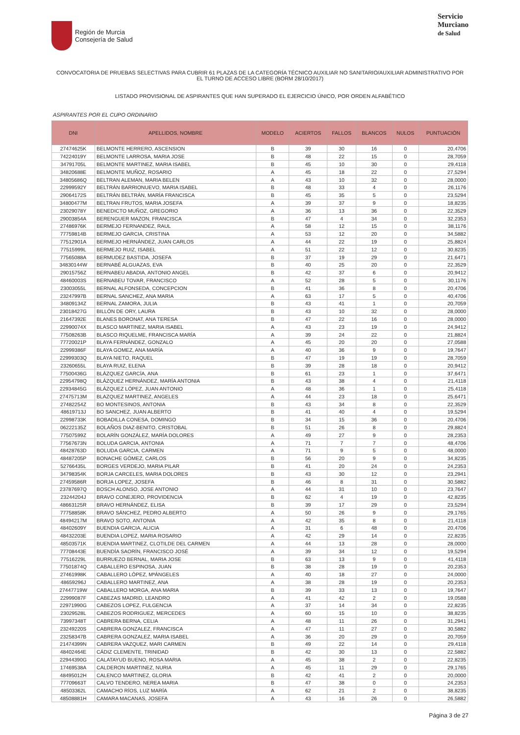Región de Murcia
Consejería de Salud
Servicio
Murciano
de Salud
CONVOCATORIA DE PRUEBAS SELECTIVAS PARA CUBRIR 61 PLAZAS DE LA CATEGORÍA TÉCNICO AUXILIAR NO SANITARIO/AUXILIAR ADMINISTRATIVO POR EL TURNO DE ACCESO LIBRE (BORM 28/10/2017)
LISTADO PROVISIONAL DE ASPIRANTES QUE HAN SUPERADO EL EJERCICIO ÚNICO, POR ORDEN ALFABÉTICO
ASPIRANTES POR EL CUPO ORDINARIO
| DNI | APELLIDOS, NOMBRE | MODELO | ACIERTOS | FALLOS | BLANCOS | NULOS | PUNTUACIÓN |
| --- | --- | --- | --- | --- | --- | --- | --- |
| 27474625K | BELMONTE HERRERO, ASCENSION | B | 39 | 30 | 16 | 0 | 20,4706 |
| 74224019Y | BELMONTE LARROSA, MARIA JOSE | B | 48 | 22 | 15 | 0 | 28,7059 |
| 34791705L | BELMONTE MARTINEZ, MARIA ISABEL | B | 45 | 10 | 30 | 0 | 29,4118 |
| 34820688E | BELMONTE MUÑOZ, ROSARIO | A | 45 | 18 | 22 | 0 | 27,5294 |
| 34805686Q | BELTRAN ALEMAN, MARIA BELEN | A | 43 | 10 | 32 | 0 | 28,0000 |
| 22999592Y | BELTRÁN BARRIONUEVO, MARIA ISABEL | B | 48 | 33 | 4 | 0 | 26,1176 |
| 29064172S | BELTRÁN BELTRÁN, MARÍA FRANCISCA | B | 45 | 35 | 5 | 0 | 23,5294 |
| 34800477M | BELTRAN FRUTOS, MARIA JOSEFA | A | 39 | 37 | 9 | 0 | 18,8235 |
| 23029078Y | BENEDICTO MUÑOZ, GREGORIO | A | 36 | 13 | 36 | 0 | 22,3529 |
| 29003854A | BERENGUER MAZON, FRANCISCA | B | 47 | 4 | 34 | 0 | 32,2353 |
| 27486976K | BERMEJO FERNANDEZ, RAUL | A | 58 | 12 | 15 | 0 | 38,1176 |
| 77759814B | BERMEJO GARCIA, CRISTINA | A | 53 | 12 | 20 | 0 | 34,5882 |
| 77512901A | BERMEJO HERNÁNDEZ, JUAN CARLOS | A | 44 | 22 | 19 | 0 | 25,8824 |
| 77515999L | BERMEJO RUIZ, ISABEL | A | 51 | 22 | 12 | 0 | 30,8235 |
| 77565088A | BERMUDEZ BASTIDA, JOSEFA | B | 37 | 19 | 29 | 0 | 21,6471 |
| 34830144W | BERNABÉ ALGUAZAS, EVA | B | 40 | 25 | 20 | 0 | 22,3529 |
| 29015756Z | BERNABEU ABADIA, ANTONIO ANGEL | B | 42 | 37 | 6 | 0 | 20,9412 |
| 48460003S | BERNABEU TOVAR, FRANCISCO | A | 52 | 28 | 5 | 0 | 30,1176 |
| 23003055L | BERNAL ALFONSEDA, CONCEPCION | B | 41 | 36 | 8 | 0 | 20,4706 |
| 23247997B | BERNAL SANCHEZ, ANA MARIA | A | 63 | 17 | 5 | 0 | 40,4706 |
| 34809134Z | BERNAL ZAMORA, JULIA | B | 43 | 41 | 1 | 0 | 20,7059 |
| 23018427G | BILLÓN DE ORY, LAURA | B | 43 | 10 | 32 | 0 | 28,0000 |
| 21647392E | BLANES BORONAT, ANA TERESA | B | 47 | 22 | 16 | 0 | 28,0000 |
| 22990074X | BLASCO MARTINEZ, MARIA ISABEL | A | 43 | 23 | 19 | 0 | 24,9412 |
| 77508263B | BLASCO RIQUELME, FRANCISCA MARÍA | A | 39 | 24 | 22 | 0 | 21,8824 |
| 77720021P | BLAYA FERNÁNDEZ, GONZALO | A | 45 | 20 | 20 | 0 | 27,0588 |
| 22999386F | BLAYA GOMEZ, ANA MARÍA | A | 40 | 36 | 9 | 0 | 19,7647 |
| 22999303Q | BLAYA NIETO, RAQUEL | B | 47 | 19 | 19 | 0 | 28,7059 |
| 23260655L | BLAYA RUIZ, ELENA | B | 39 | 28 | 18 | 0 | 20,9412 |
| 77500436G | BLÁZQUEZ GARCÍA, ANA | B | 61 | 23 | 1 | 0 | 37,6471 |
| 22954798Q | BLÁZQUEZ HERNÁNDEZ, MARÍA ANTONIA | B | 43 | 38 | 4 | 0 | 21,4118 |
| 22934845G | BLÁZQUEZ LÓPEZ, JUAN ANTONIO | A | 48 | 36 | 1 | 0 | 25,4118 |
| 27475713M | BLAZQUEZ MARTINEZ, ANGELES | A | 44 | 23 | 18 | 0 | 25,6471 |
| 27482254Z | BO MONTESINOS, ANTONIA | B | 43 | 34 | 8 | 0 | 22,3529 |
| 48619713J | BO SANCHEZ, JUAN ALBERTO | B | 41 | 40 | 4 | 0 | 19,5294 |
| 22998733K | BOBADILLA CONESA, DOMINGO | B | 34 | 15 | 36 | 0 | 20,4706 |
| 06222135Z | BOLAÑOS DIAZ-BENITO, CRISTOBAL | B | 51 | 26 | 8 | 0 | 29,8824 |
| 77507599Z | BOLARÍN GONZÁLEZ, MARÍA DOLORES | A | 49 | 27 | 9 | 0 | 28,2353 |
| 77567673N | BOLUDA GARCIA, ANTONIA | A | 71 | 7 | 7 | 0 | 48,4706 |
| 48428763D | BOLUDA GARCIA, CARMEN | A | 71 | 9 | 5 | 0 | 48,0000 |
| 48487205P | BONACHE GÓMEZ, CARLOS | B | 56 | 20 | 9 | 0 | 34,8235 |
| 52766435L | BORGES VERDEJO, MARIA PILAR | B | 41 | 20 | 24 | 0 | 24,2353 |
| 34798354K | BORJA CARCELES, MARIA DOLORES | B | 43 | 30 | 12 | 0 | 23,2941 |
| 27459586R | BORJA LOPEZ, JOSEFA | B | 46 | 8 | 31 | 0 | 30,5882 |
| 23787697Q | BOSCH ALONSO, JOSE ANTONIO | A | 44 | 31 | 10 | 0 | 23,7647 |
| 23244204J | BRAVO CONEJERO, PROVIDENCIA | B | 62 | 4 | 19 | 0 | 42,8235 |
| 48663125R | BRAVO HERNÁNDEZ, ELISA | B | 39 | 17 | 29 | 0 | 23,5294 |
| 77758858K | BRAVO SÁNCHEZ, PEDRO ALBERTO | A | 50 | 26 | 9 | 0 | 29,1765 |
| 48494217M | BRAVO SOTO, ANTONIA | A | 42 | 35 | 8 | 0 | 21,4118 |
| 48402609Y | BUENDIA GARCIA, ALICIA | A | 31 | 6 | 48 | 0 | 20,4706 |
| 48432203E | BUENDIA LOPEZ, MARIA ROSARIO | A | 42 | 29 | 14 | 0 | 22,8235 |
| 48503571K | BUENDIA MARTINEZ, CLOTILDE DEL CARMEN | A | 44 | 13 | 28 | 0 | 28,0000 |
| 77708443E | BUENDÍA SAORÍN, FRANCISCO JOSÉ | A | 39 | 34 | 12 | 0 | 19,5294 |
| 77516229L | BURRUEZO BERNAL, MARIA JOSE | B | 63 | 13 | 9 | 0 | 41,4118 |
| 77501874Q | CABALLERO ESPINOSA, JUAN | B | 38 | 28 | 19 | 0 | 20,2353 |
| 27461998K | CABALLERO LÓPEZ, MªÁNGELES | A | 40 | 18 | 27 | 0 | 24,0000 |
| 48659296J | CABALLERO MARTINEZ, ANA | A | 38 | 28 | 19 | 0 | 20,2353 |
| 27447719W | CABALLERO MORGA, ANA MARIA | B | 39 | 33 | 13 | 0 | 19,7647 |
| 22999087F | CABEZAS MADRID, LEANDRO | A | 41 | 42 | 2 | 0 | 19,0588 |
| 22971990G | CABEZOS LOPEZ, FULGENCIA | A | 37 | 14 | 34 | 0 | 22,8235 |
| 23029528L | CABEZOS RODRIGUEZ, MERCEDES | A | 60 | 15 | 10 | 0 | 38,8235 |
| 73997348T | CABRERA BERNA, CELIA | A | 48 | 11 | 26 | 0 | 31,2941 |
| 23249220S | CABRERA GONZALEZ, FRANCISCA | A | 47 | 11 | 27 | 0 | 30,5882 |
| 23258347B | CABRERA GONZALEZ, MARIA ISABEL | A | 36 | 20 | 29 | 0 | 20,7059 |
| 21474399N | CABRERA VAZQUEZ, MARI CARMEN | B | 49 | 22 | 14 | 0 | 29,4118 |
| 48402464E | CÁDIZ CLEMENTE, TRINIDAD | B | 42 | 30 | 13 | 0 | 22,5882 |
| 22944390G | CALATAYUD BUENO, ROSA MARIA | A | 45 | 38 | 2 | 0 | 22,8235 |
| 17469538A | CALDERON MARTINEZ, NURIA | A | 45 | 11 | 29 | 0 | 29,1765 |
| 48495012H | CALENCO MARTINEZ, GLORIA | B | 42 | 41 | 2 | 0 | 20,0000 |
| 77709663T | CALVO TENDERO, NEREA MARIA | B | 47 | 38 | 0 | 0 | 24,2353 |
| 48503362L | CAMACHO RÍOS, LUZ MARÍA | A | 62 | 21 | 2 | 0 | 38,8235 |
| 48508881H | CAMARA MACANAS, JOSEFA | A | 43 | 16 | 26 | 0 | 26,5882 |
Página 3 de 27